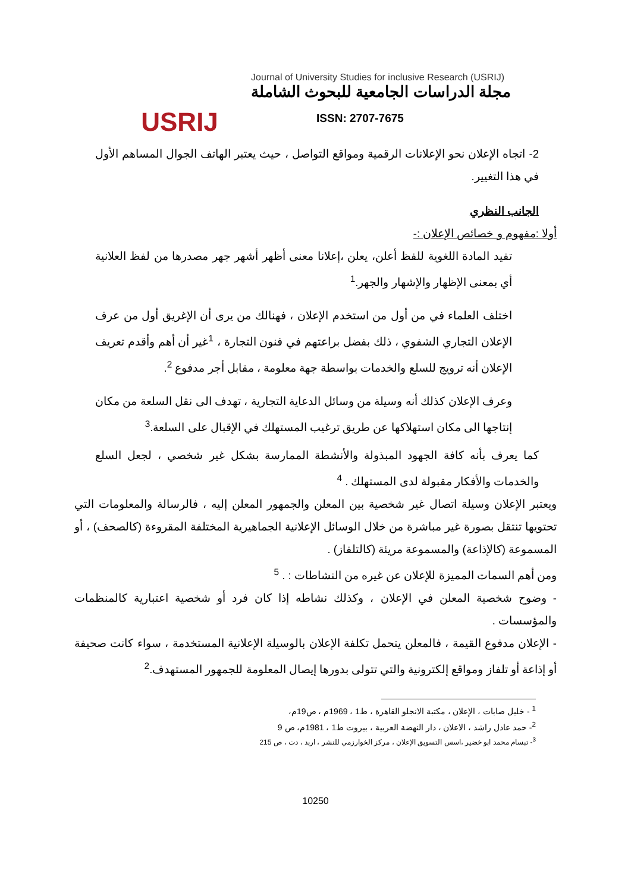USRIJ
Journal of University Studies for inclusive Research (USRIJ)
مجلة الدراسات الجامعية للبحوث الشاملة
ISSN: 2707-7675
2- اتجاه الإعلان نحو الإعلانات الرقمية ومواقع التواصل ، حيث يعتبر الهاتف الجوال المساهم الأول في هذا التغيير.
الجانب النظري
أولا :مفهوم و خصائص الإعلان :-
تفيد المادة اللغوية للفظ أعلن، يعلن ،إعلانا معنى أظهر أشهر جهر مصدرها من لفظ العلانية أي بمعنى الإظهار والإشهار والجهر.<sup>1</sup>
اختلف العلماء في من أول من استخدم الإعلان ، فهنالك من يرى أن الإغريق أول من عرف الإعلان التجاري الشفوي ، ذلك بفضل براعتهم في فنون التجارة ، <sup>1</sup>غير أن أهم وأقدم تعريف الإعلان أنه ترويج للسلع والخدمات بواسطة جهة معلومة ، مقابل أجر مدفوع <sup>2</sup>.
وعرف الإعلان كذلك أنه وسيلة من وسائل الدعاية التجارية ، تهدف الى نقل السلعة من مكان إنتاجها الى مكان استهلاكها عن طريق ترغيب المستهلك في الإقبال على السلعة.<sup>3</sup>
كما يعرف بأنه كافة الجهود المبذولة والأنشطة الممارسة بشكل غير شخصي ، لجعل السلع والخدمات والأفكار مقبولة لدى المستهلك . <sup>4</sup>
ويعتبر الإعلان وسيلة اتصال غير شخصية بين المعلن والجمهور المعلن إليه ، فالرسالة والمعلومات التي تحتويها تنتقل بصورة غير مباشرة من خلال الوسائل الإعلانية الجماهيرية المختلفة المقروءة (كالصحف) ، أو المسموعة (كالإذاعة) والمسموعة مريئة (كالتلفاز) .
ومن أهم السمات المميزة للإعلان عن غيره من النشاطات : . <sup>5</sup>
- وضوح شخصية المعلن في الإعلان ، وكذلك نشاطه إذا كان فرد أو شخصية اعتبارية كالمنظمات والمؤسسات .
- الإعلان مدفوع القيمة ، فالمعلن يتحمل تكلفة الإعلان بالوسيلة الإعلانية المستخدمة ، سواء كانت صحيفة أو إذاعة أو تلفاز ومواقع إلكترونية والتي تتولى بدورها إيصال المعلومة للجمهور المستهدف.<sup>2</sup>
<sup>1</sup> - خليل صابات ، الإعلان ، مكتبة الانجلو القاهرة ، ط1 ، 1969م ، ص19م،
<sup>2</sup>- حمد عادل راشد ، الاعلان ، دار النهضة العربية ، بيروت ط1 ، 1981م، ص 9
<sup>3</sup>- تبسام محمد ابو خضير ،اسس التسويق الإعلان ، مركز الخوارزمي للنشر ، اربد ، دت ، ص 215
10250